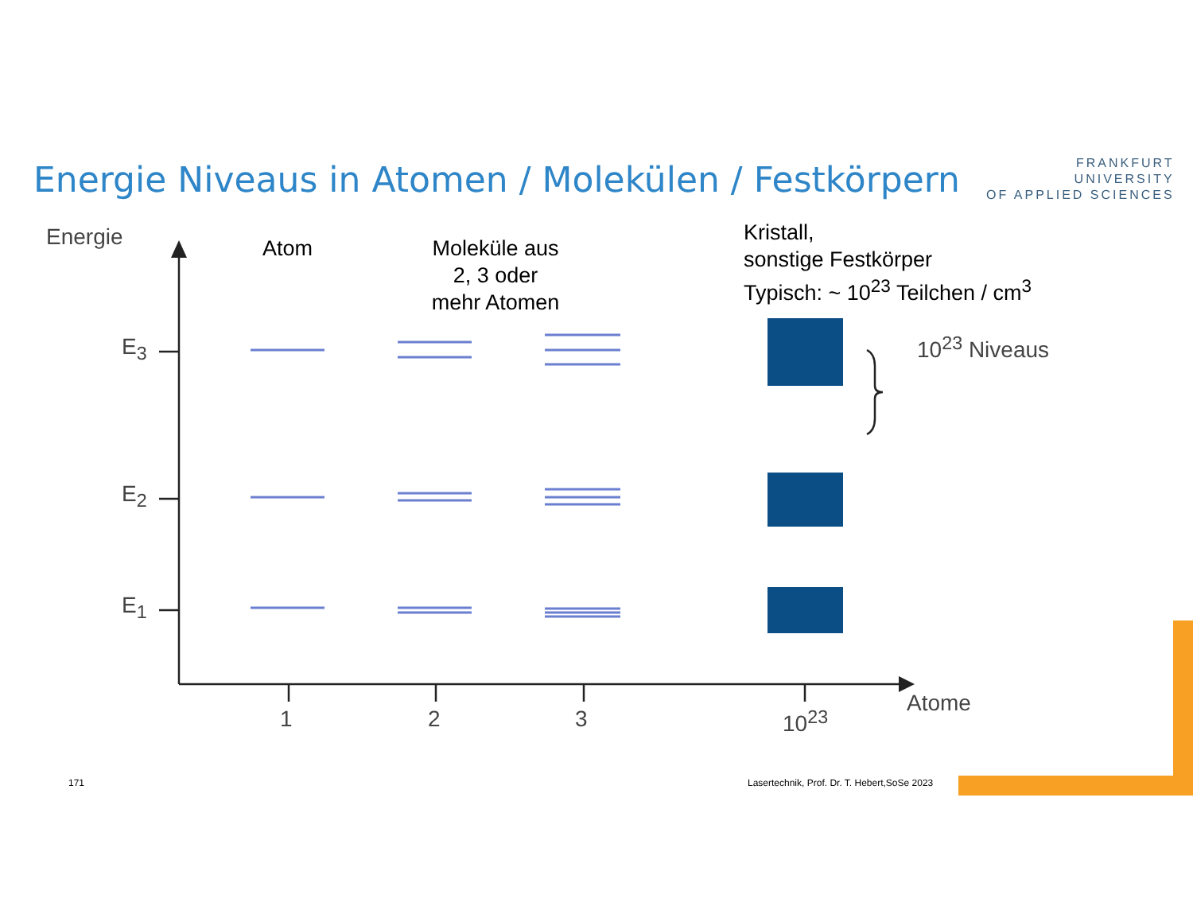Energie Niveaus in Atomen / Molekülen / Festkörpern
FRANKFURT
UNIVERSITY
OF APPLIED SCIENCES
Energie Atom
Moleküle aus
2, 3 oder
mehr Atomen
Kristall,
sonstige Festkörper
Typisch: ~ 10<sup>23</sup> Teilchen / cm<sup>3</sup>
E<sub>3</sub>
E<sub>2</sub>
E<sub>1</sub>
10<sup>23</sup> Niveaus
1 2 3 10<sup>23</sup>
Atome
171
Lasertechnik, Prof. Dr. T. Hebert,SoSe 2023